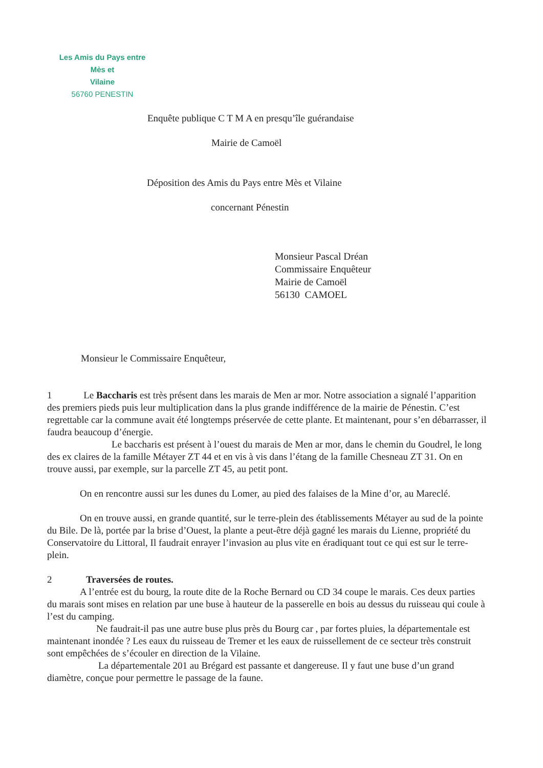Les Amis du Pays entre Mès et
Vilaine
56760 PENESTIN
Enquête publique C T M A en presqu’île guérandaise
Mairie de Camoël
Déposition des Amis du Pays entre Mès et Vilaine
concernant Pénestin
Monsieur Pascal Dréan
Commissaire Enquêteur
Mairie de Camoël
56130 CAMOEL
Monsieur le Commissaire Enquêteur,
1 Le Baccharis est très présent dans les marais de Men ar mor. Notre association a signalé l’apparition des premiers pieds puis leur multiplication dans la plus grande indifférence de la mairie de Pénestin. C’est regrettable car la commune avait été longtemps préservée de cette plante. Et maintenant, pour s’en débarrasser, il faudra beaucoup d’énergie.
Le baccharis est présent à l’ouest du marais de Men ar mor, dans le chemin du Goudrel, le long des ex claires de la famille Métayer ZT 44 et en vis à vis dans l’étang de la famille Chesneau ZT 31. On en trouve aussi, par exemple, sur la parcelle ZT 45, au petit pont.
On en rencontre aussi sur les dunes du Lomer, au pied des falaises de la Mine d’or, au Mareclé.
On en trouve aussi, en grande quantité, sur le terre-plein des établissements Métayer au sud de la pointe du Bile. De là, portée par la brise d’Ouest, la plante a peut-être déjà gagné les marais du Lienne, propriété du Conservatoire du Littoral, Il faudrait enrayer l’invasion au plus vite en éradiquant tout ce qui est sur le terre-plein.
2 Traversées de routes.
A l’entrée est du bourg, la route dite de la Roche Bernard ou CD 34 coupe le marais. Ces deux parties du marais sont mises en relation par une buse à hauteur de la passerelle en bois au dessus du ruisseau qui coule à l’est du camping.
Ne faudrait-il pas une autre buse plus près du Bourg car , par fortes pluies, la départementale est maintenant inondée ? Les eaux du ruisseau de Tremer et les eaux de ruissellement de ce secteur très construit sont empêchées de s’écouler en direction de la Vilaine.
La départementale 201 au Brégard est passante et dangereuse. Il y faut une buse d’un grand diamètre, conçue pour permettre le passage de la faune.